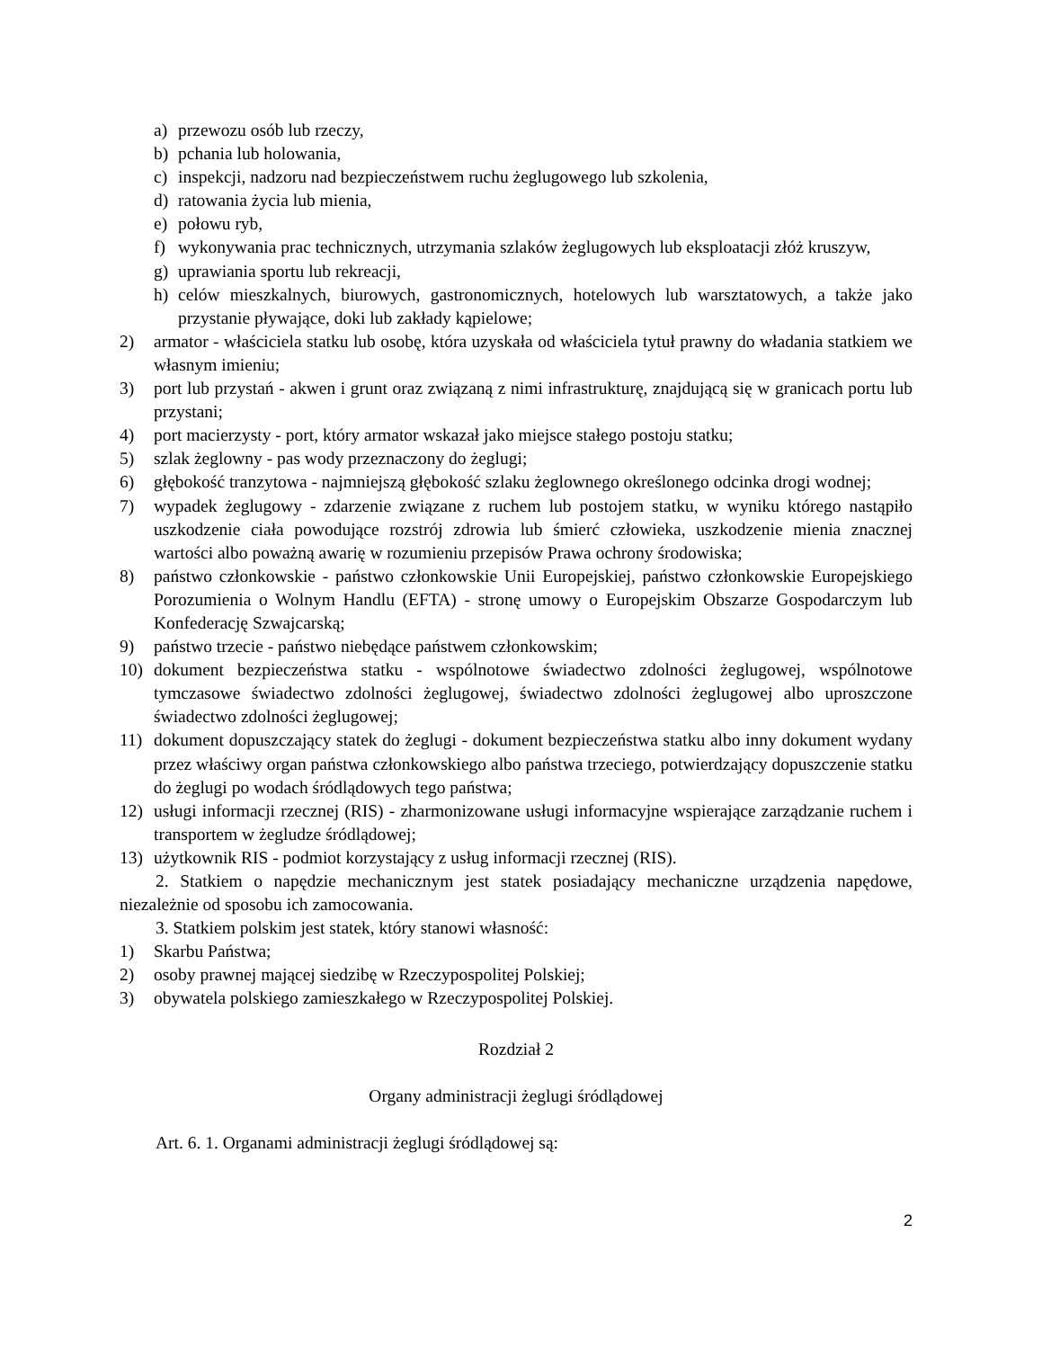a) przewozu osób lub rzeczy,
b) pchania lub holowania,
c) inspekcji, nadzoru nad bezpieczeństwem ruchu żeglugowego lub szkolenia,
d) ratowania życia lub mienia,
e) połowu ryb,
f) wykonywania prac technicznych, utrzymania szlaków żeglugowych lub eksploatacji złóż kruszyw,
g) uprawiania sportu lub rekreacji,
h) celów mieszkalnych, biurowych, gastronomicznych, hotelowych lub warsztatowych, a także jako przystanie pływające, doki lub zakłady kąpielowe;
2) armator - właściciela statku lub osobę, która uzyskała od właściciela tytuł prawny do władania statkiem we własnym imieniu;
3) port lub przystań - akwen i grunt oraz związaną z nimi infrastrukturę, znajdującą się w granicach portu lub przystani;
4) port macierzysty - port, który armator wskazał jako miejsce stałego postoju statku;
5) szlak żeglowny - pas wody przeznaczony do żeglugi;
6) głębokość tranzytowa - najmniejszą głębokość szlaku żeglownego określonego odcinka drogi wodnej;
7) wypadek żeglugowy - zdarzenie związane z ruchem lub postojem statku, w wyniku którego nastąpiło uszkodzenie ciała powodujące rozstrój zdrowia lub śmierć człowieka, uszkodzenie mienia znacznej wartości albo poważną awarię w rozumieniu przepisów Prawa ochrony środowiska;
8) państwo członkowskie - państwo członkowskie Unii Europejskiej, państwo członkowskie Europejskiego Porozumienia o Wolnym Handlu (EFTA) - stronę umowy o Europejskim Obszarze Gospodarczym lub Konfederację Szwajcarską;
9) państwo trzecie - państwo niebędące państwem członkowskim;
10) dokument bezpieczeństwa statku - wspólnotowe świadectwo zdolności żeglugowej, wspólnotowe tymczasowe świadectwo zdolności żeglugowej, świadectwo zdolności żeglugowej albo uproszczone świadectwo zdolności żeglugowej;
11) dokument dopuszczający statek do żeglugi - dokument bezpieczeństwa statku albo inny dokument wydany przez właściwy organ państwa członkowskiego albo państwa trzeciego, potwierdzający dopuszczenie statku do żeglugi po wodach śródlądowych tego państwa;
12) usługi informacji rzecznej (RIS) - zharmonizowane usługi informacyjne wspierające zarządzanie ruchem i transportem w żegludze śródlądowej;
13) użytkownik RIS - podmiot korzystający z usług informacji rzecznej (RIS).
2. Statkiem o napędzie mechanicznym jest statek posiadający mechaniczne urządzenia napędowe, niezależnie od sposobu ich zamocowania.
3. Statkiem polskim jest statek, który stanowi własność:
1) Skarbu Państwa;
2) osoby prawnej mającej siedzibę w Rzeczypospolitej Polskiej;
3) obywatela polskiego zamieszkałego w Rzeczypospolitej Polskiej.
Rozdział 2
Organy administracji żeglugi śródlądowej
Art. 6. 1. Organami administracji żeglugi śródlądowej są:
2